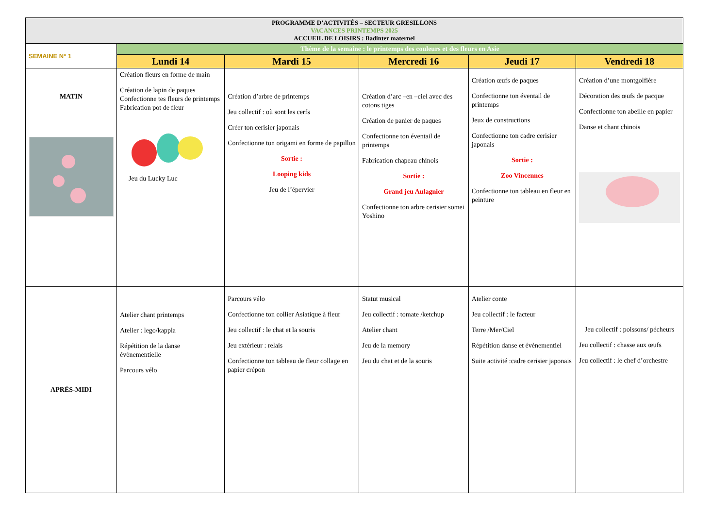| PROGRAMME D’ACTIVITÉS – SECTEUR GRESILLONS VACANCES PRINTEMPS 2025 ACCUEIL DE LOISIRS : Badinter maternel | | | | | |
| SEMAINE N° 1 | Thème de la semaine : le printemps des couleurs et des fleurs en Asie | | | | |
| | Lundi 14 | Mardi 15 | Mercredi 16 | Jeudi 17 | Vendredi 18 |
| MATIN | Création fleurs en forme de main Création de lapin de paques Confectionne tes fleurs de printemps Fabrication pot de fleur Jeu du Lucky Luc | Création d’arbre de printemps Jeu collectif : où sont les cerfs Créer ton cerisier japonais Confectionne ton origami en forme de papillon Sortie : Looping kids Jeu de l’épervier | Création d’arc –en –ciel avec des cotons tiges Création de panier de paques Confectionne ton éventail de printemps Fabrication chapeau chinois Sortie : Grand jeu Aulagnier Confectionne ton arbre cerisier somei Yoshino | Création œufs de paques Confectionne ton éventail de printemps Jeux de constructions Confectionne ton cadre cerisier japonais Sortie : Zoo Vincennes Confectionne ton tableau en fleur en peinture | Création d’une montgolfière Décoration des œufs de pacque Confectionne ton abeille en papier Danse et chant chinois |
| APRÈS-MIDI | Atelier chant printemps Atelier : lego/kappla Répétition de la danse évènementielle Parcours vélo | Parcours vélo Confectionne ton collier Asiatique à fleur Jeu collectif : le chat et la souris Jeu extérieur : relais Confectionne ton tableau de fleur collage en papier crépon | Statut musical Jeu collectif : tomate /ketchup Atelier chant Jeu de la memory Jeu du chat et de la souris | Atelier conte Jeu collectif : le facteur Terre /Mer/Ciel Répétition danse et évènementiel Suite activité :cadre cerisier japonais | Jeu collectif : poissons/ pécheurs Jeu collectif : chasse aux œufs Jeu collectif : le chef d’orchestre |